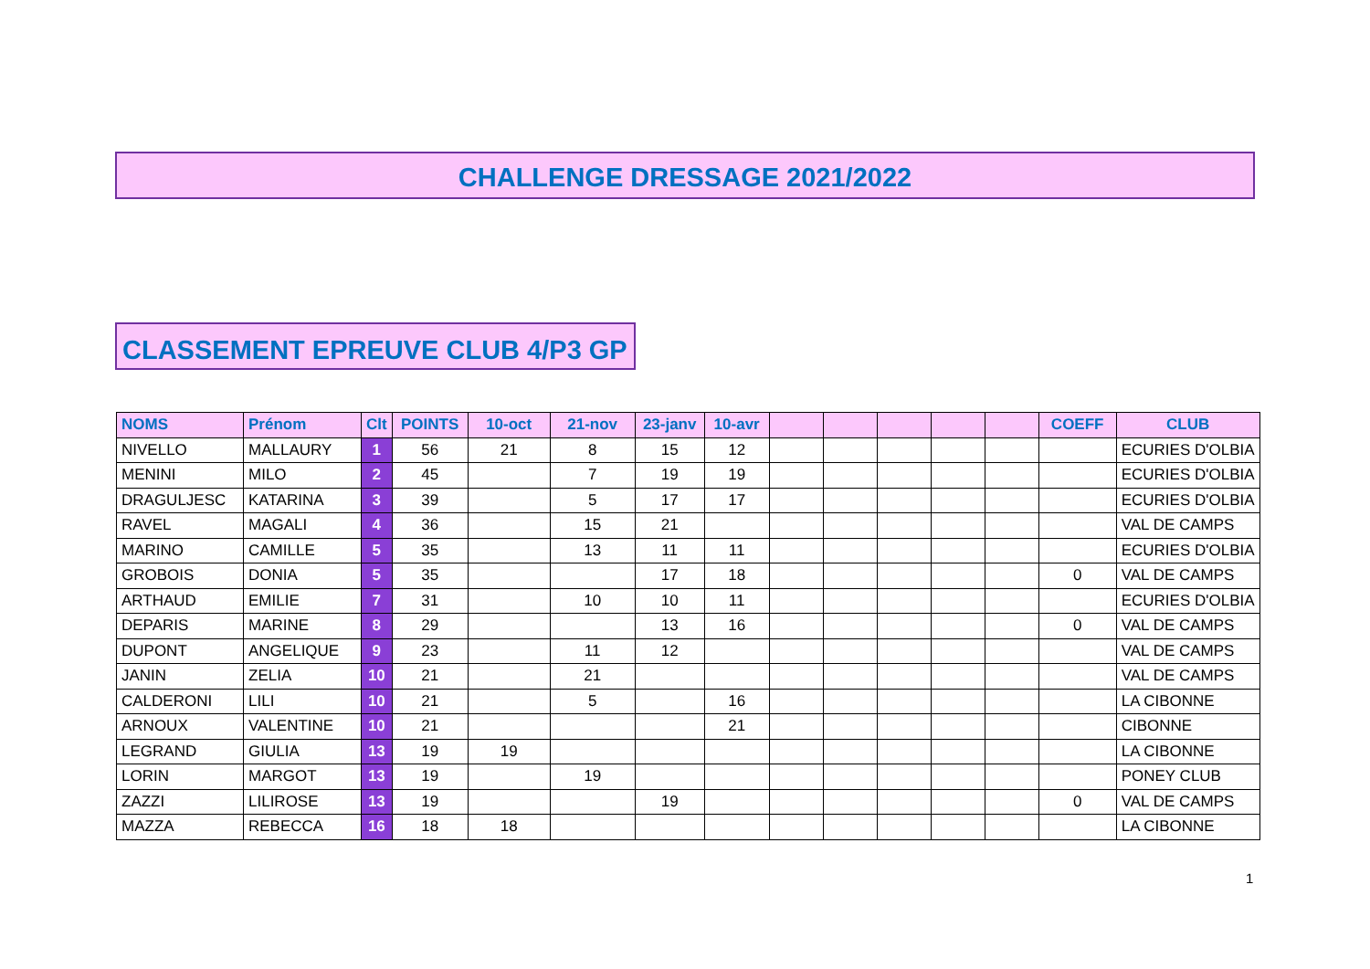CHALLENGE DRESSAGE 2021/2022
CLASSEMENT EPREUVE CLUB 4/P3 GP
| NOMS | Prénom | Clt | POINTS | 10-oct | 21-nov | 23-janv | 10-avr | | | | | | COEFF | CLUB |
| --- | --- | --- | --- | --- | --- | --- | --- | --- | --- | --- | --- | --- | --- | --- |
| NIVELLO | MALLAURY | 1 | 56 | 21 | 8 | 15 | 12 | | | | | | | ECURIES D'OLBIA |
| MENINI | MILO | 2 | 45 | | 7 | 19 | 19 | | | | | | | ECURIES D'OLBIA |
| DRAGULJESC | KATARINA | 3 | 39 | | 5 | 17 | 17 | | | | | | | ECURIES D'OLBIA |
| RAVEL | MAGALI | 4 | 36 | | 15 | 21 | | | | | | | | VAL DE CAMPS |
| MARINO | CAMILLE | 5 | 35 | | 13 | 11 | 11 | | | | | | | ECURIES D'OLBIA |
| GROBOIS | DONIA | 5 | 35 | | | 17 | 18 | | | | | | 0 | VAL DE CAMPS |
| ARTHAUD | EMILIE | 7 | 31 | | 10 | 10 | 11 | | | | | | | ECURIES D'OLBIA |
| DEPARIS | MARINE | 8 | 29 | | | 13 | 16 | | | | | | 0 | VAL DE CAMPS |
| DUPONT | ANGELIQUE | 9 | 23 | | 11 | 12 | | | | | | | | VAL DE CAMPS |
| JANIN | ZELIA | 10 | 21 | | 21 | | | | | | | | | VAL DE CAMPS |
| CALDERONI | LILI | 10 | 21 | | 5 | | 16 | | | | | | | LA CIBONNE |
| ARNOUX | VALENTINE | 10 | 21 | | | | 21 | | | | | | | CIBONNE |
| LEGRAND | GIULIA | 13 | 19 | 19 | | | | | | | | | | LA CIBONNE |
| LORIN | MARGOT | 13 | 19 | | 19 | | | | | | | | | PONEY CLUB |
| ZAZZI | LILIROSE | 13 | 19 | | | 19 | | | | | | | 0 | VAL DE CAMPS |
| MAZZA | REBECCA | 16 | 18 | 18 | | | | | | | | | | LA CIBONNE |
1